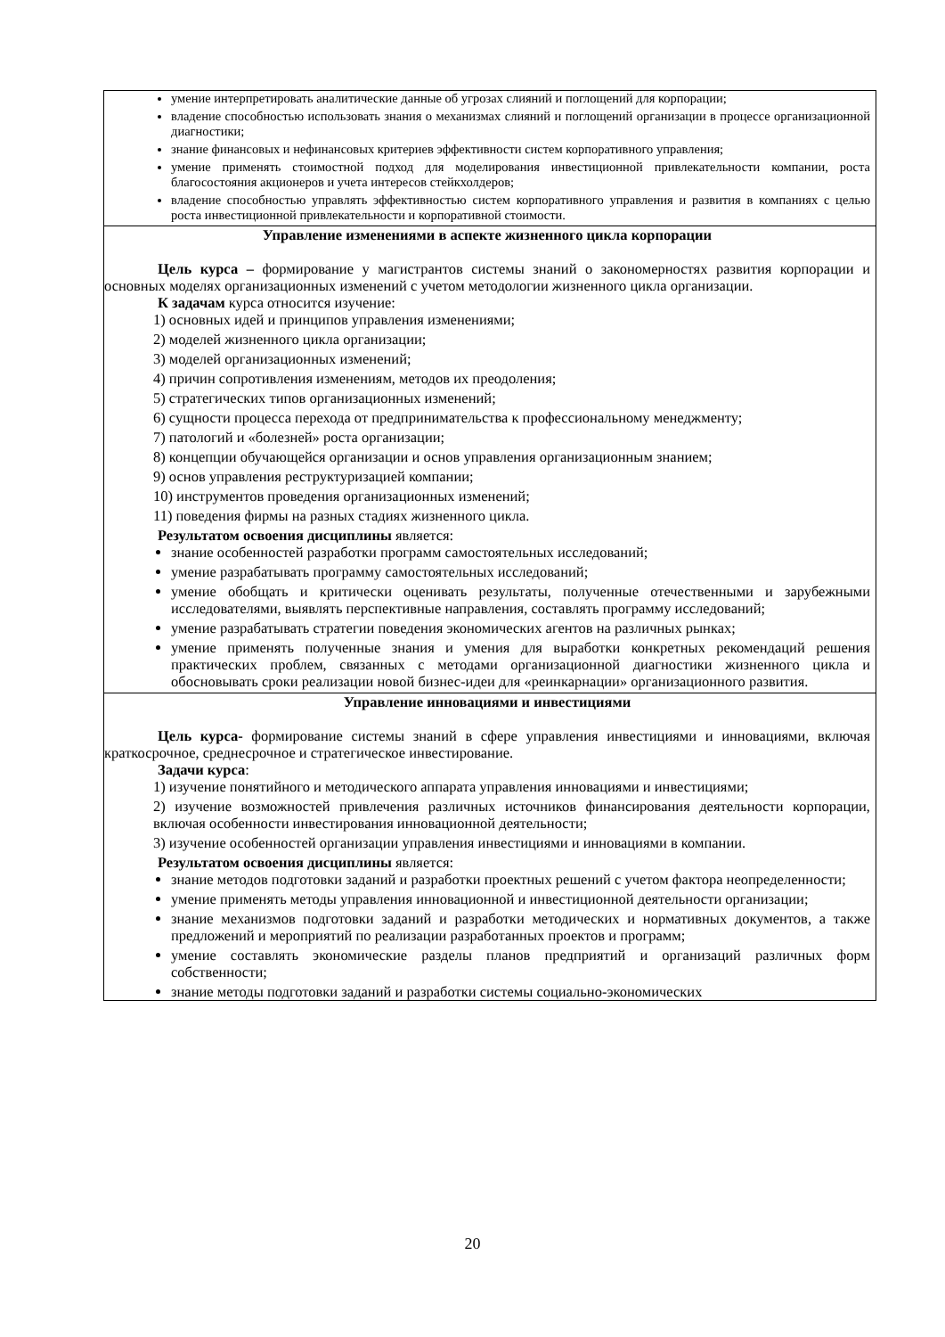| умение интерпретировать аналитические данные об угрозах слияний и поглощений для корпорации; владение способностью использовать знания о механизмах слияний и поглощений организации в процессе организационной диагностики; знание финансовых и нефинансовых критериев эффективности систем корпоративного управления; умение применять стоимостной подход для моделирования инвестиционной привлекательности компании, роста благосостояния акционеров и учета интересов стейкхолдеров; владение способностью управлять эффективностью систем корпоративного управления и развития в компаниях с целью роста инвестиционной привлекательности и корпоративной стоимости. |
| Управление изменениями в аспекте жизненного цикла корпорации Цель курса – формирование у магистрантов системы знаний о закономерностях развития корпорации и основных моделях организационных изменений с учетом методологии жизненного цикла организации. К задачам курса относится изучение: 1) основных идей и принципов управления изменениями; 2) моделей жизненного цикла организации; 3) моделей организационных изменений; 4) причин сопротивления изменениям, методов их преодоления; 5) стратегических типов организационных изменений; 6) сущности процесса перехода от предпринимательства к профессиональному менеджменту; 7) патологий и «болезней» роста организации; 8) концепции обучающейся организации и основ управления организационным знанием; 9) основ управления реструктуризацией компании; 10) инструментов проведения организационных изменений; 11) поведения фирмы на разных стадиях жизненного цикла. Результатом освоения дисциплины является: знание особенностей разработки программ самостоятельных исследований; умение разрабатывать программу самостоятельных исследований; умение обобщать и критически оценивать результаты, полученные отечественными и зарубежными исследователями, выявлять перспективные направления, составлять программу исследований; умение разрабатывать стратегии поведения экономических агентов на различных рынках; умение применять полученные знания и умения для выработки конкретных рекомендаций решения практических проблем, связанных с методами организационной диагностики жизненного цикла и обосновывать сроки реализации новой бизнес-идеи для «реинкарнации» организационного развития. |
| Управление инновациями и инвестициями Цель курса- формирование системы знаний в сфере управления инвестициями и инновациями, включая краткосрочное, среднесрочное и стратегическое инвестирование. Задачи курса : 1) изучение понятийного и методического аппарата управления инновациями и инвестициями; 2) изучение возможностей привлечения различных источников финансирования деятельности корпорации, включая особенности инвестирования инновационной деятельности; 3) изучение особенностей организации управления инвестициями и инновациями в компании. Результатом освоения дисциплины является: знание методов подготовки заданий и разработки проектных решений с учетом фактора неопределенности; умение применять методы управления инновационной и инвестиционной деятельности организации; знание механизмов подготовки заданий и разработки методических и нормативных документов, а также предложений и мероприятий по реализации разработанных проектов и программ; умение составлять экономические разделы планов предприятий и организаций различных форм собственности; знание методы подготовки заданий и разработки системы социально-экономических |
20